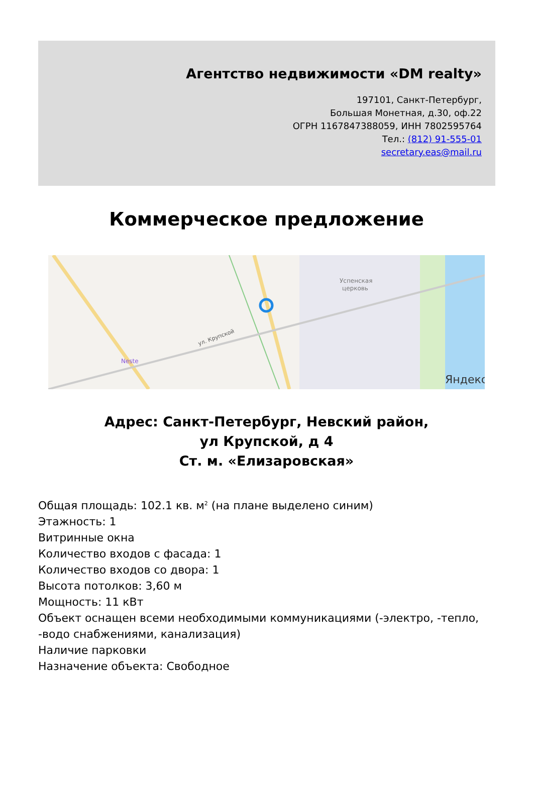Агентство недвижимости «DM realty»
197101, Санкт-Петербург,
Большая Монетная, д.30, оф.22
ОГРН 1167847388059, ИНН 7802595764
Тел.: (812) 91-555-01
secretary.eas@mail.ru
Коммерческое предложение
ул. Крупской
Успенская
церковь
Neste
Яндекс
Адрес: Санкт-Петербург, Невский район,
ул Крупской, д 4
Ст. м. «Елизаровская»
Общая площадь: 102.1 кв. м<sup>2</sup> (на плане выделено синим)
Этажность: 1
Витринные окна
Количество входов с фасада: 1
Количество входов со двора: 1
Высота потолков: 3,60 м
Мощность: 11 кВт
Объект оснащен всеми необходимыми коммуникациями (-электро, -тепло, -водо снабжениями, канализация)
Наличие парковки
Назначение объекта: Свободное